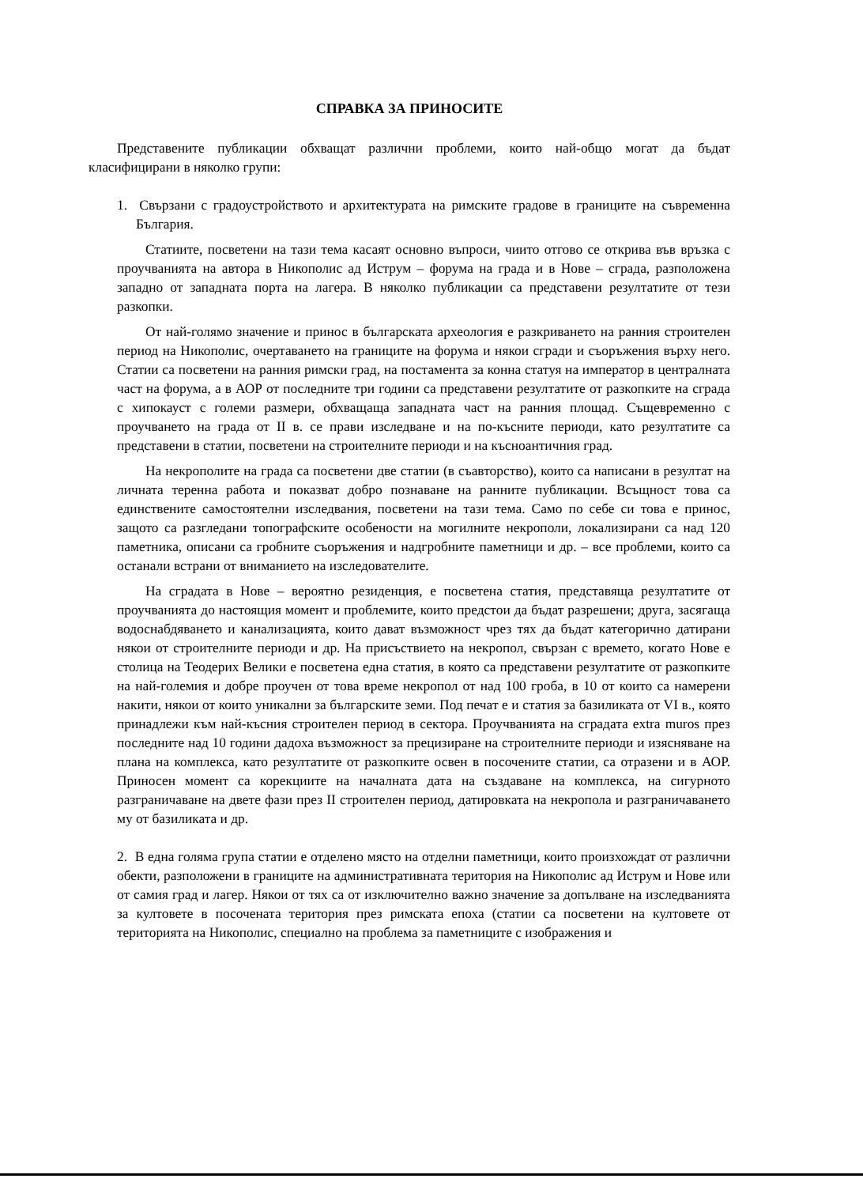СПРАВКА ЗА ПРИНОСИТЕ
Представените публикации обхващат различни проблеми, които най-общо могат да бъдат класифицирани в няколко групи:
1. Свързани с градоустройството и архитектурата на римските градове в границите на съвременна България.
Статиите, посветени на тази тема касаят основно въпроси, чиито отгово се открива във връзка с проучванията на автора в Никополис ад Иструм – форума на града и в Нове – сграда, разположена западно от западната порта на лагера. В няколко публикации са представени резултатите от тези разкопки.
От най-голямо значение и принос в българската археология е разкриването на ранния строителен период на Никополис, очертаването на границите на форума и някои сгради и съоръжения върху него. Статии са посветени на ранния римски град, на постамента за конна статуя на император в централната част на форума, а в АОР от последните три години са представени резултатите от разкопките на сграда с хипокауст с големи размери, обхващаща западната част на ранния площад. Същевременно с проучването на града от II в. се прави изследване и на по-късните периоди, като резултатите са представени в статии, посветени на строителните периоди и на късноантичния град.
На некрополите на града са посветени две статии (в съавторство), които са написани в резултат на личната теренна работа и показват добро познаване на ранните публикации. Всъщност това са единствените самостоятелни изследвания, посветени на тази тема. Само по себе си това е принос, защото са разгледани топографските особености на могилните некрополи, локализирани са над 120 паметника, описани са гробните съоръжения и надгробните паметници и др. – все проблеми, които са останали встрани от вниманието на изследователите.
На сградата в Нове – вероятно резиденция, е посветена статия, представяща резултатите от проучванията до настоящия момент и проблемите, които предстои да бъдат разрешени; друга, засягаща водоснабдяването и канализацията, които дават възможност чрез тях да бъдат категорично датирани някои от строителните периоди и др. На присъствието на некропол, свързан с времето, когато Нове е столица на Теодерих Велики е посветена една статия, в която са представени резултатите от разкопките на най-големия и добре проучен от това време некропол от над 100 гроба, в 10 от които са намерени накити, някои от които уникални за българските земи. Под печат е и статия за базиликата от VI в., която принадлежи към най-късния строителен период в сектора. Проучванията на сградата extra muros през последните над 10 години дадоха възможност за прецизиране на строителните периоди и изясняване на плана на комплекса, като резултатите от разкопките освен в посочените статии, са отразени и в АОР. Приносен момент са корекциите на началната дата на създаване на комплекса, на сигурното разграничаване на двете фази през II строителен период, датировката на некропола и разграничаването му от базиликата и др.
2. В една голяма група статии е отделено място на отделни паметници, които произхождат от различни обекти, разположени в границите на административната територия на Никополис ад Иструм и Нове или от самия град и лагер. Някои от тях са от изключително важно значение за допълване на изследванията за култовете в посочената територия през римската епоха (статии са посветени на култовете от територията на Никополис, специално на проблема за паметниците с изображения и